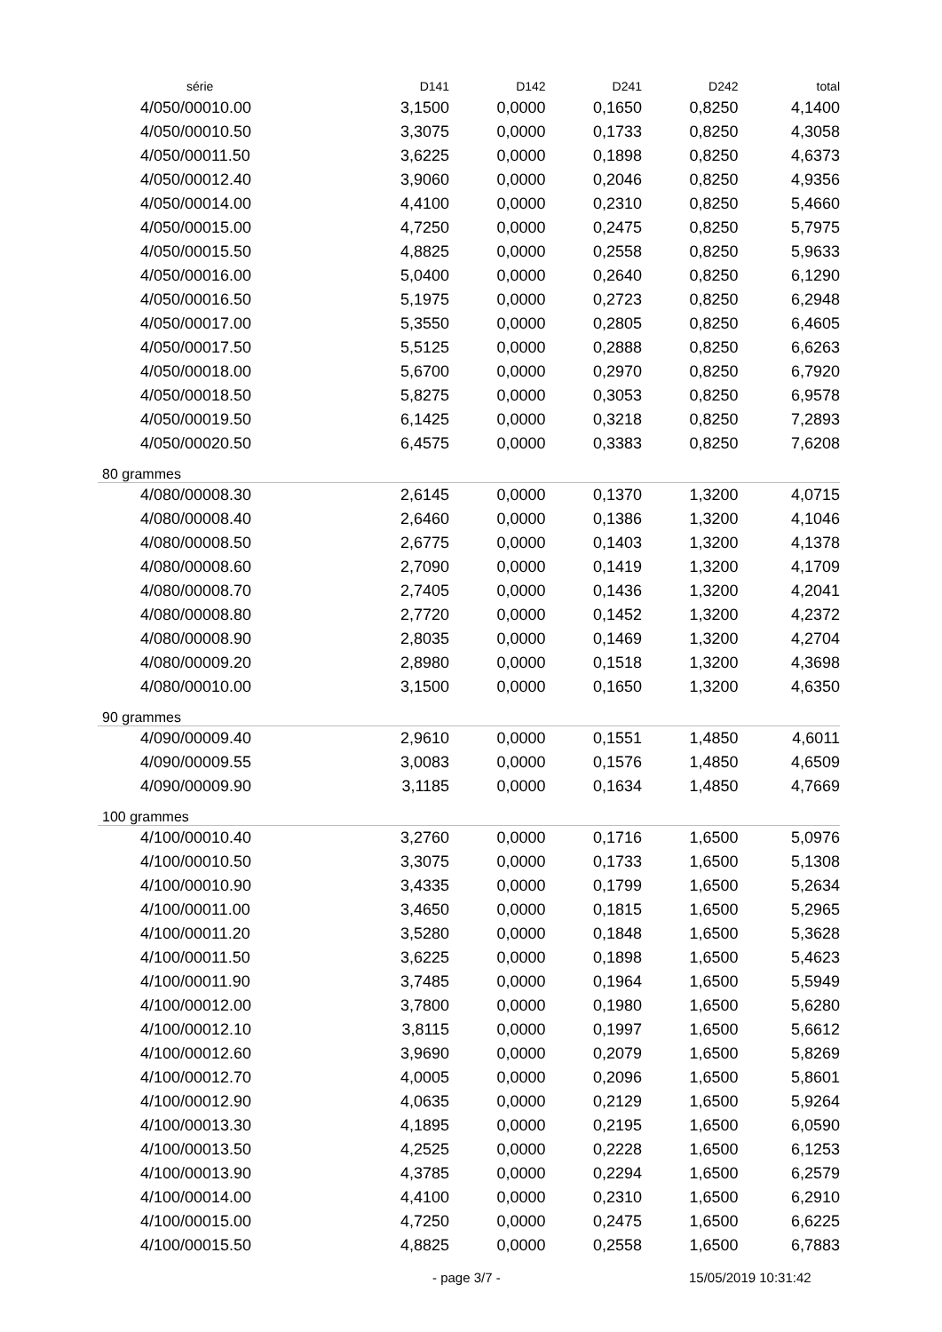| série | D141 | D142 | D241 | D242 | total |
| --- | --- | --- | --- | --- | --- |
| 4/050/00010.00 | 3,1500 | 0,0000 | 0,1650 | 0,8250 | 4,1400 |
| 4/050/00010.50 | 3,3075 | 0,0000 | 0,1733 | 0,8250 | 4,3058 |
| 4/050/00011.50 | 3,6225 | 0,0000 | 0,1898 | 0,8250 | 4,6373 |
| 4/050/00012.40 | 3,9060 | 0,0000 | 0,2046 | 0,8250 | 4,9356 |
| 4/050/00014.00 | 4,4100 | 0,0000 | 0,2310 | 0,8250 | 5,4660 |
| 4/050/00015.00 | 4,7250 | 0,0000 | 0,2475 | 0,8250 | 5,7975 |
| 4/050/00015.50 | 4,8825 | 0,0000 | 0,2558 | 0,8250 | 5,9633 |
| 4/050/00016.00 | 5,0400 | 0,0000 | 0,2640 | 0,8250 | 6,1290 |
| 4/050/00016.50 | 5,1975 | 0,0000 | 0,2723 | 0,8250 | 6,2948 |
| 4/050/00017.00 | 5,3550 | 0,0000 | 0,2805 | 0,8250 | 6,4605 |
| 4/050/00017.50 | 5,5125 | 0,0000 | 0,2888 | 0,8250 | 6,6263 |
| 4/050/00018.00 | 5,6700 | 0,0000 | 0,2970 | 0,8250 | 6,7920 |
| 4/050/00018.50 | 5,8275 | 0,0000 | 0,3053 | 0,8250 | 6,9578 |
| 4/050/00019.50 | 6,1425 | 0,0000 | 0,3218 | 0,8250 | 7,2893 |
| 4/050/00020.50 | 6,4575 | 0,0000 | 0,3383 | 0,8250 | 7,6208 |
| 80 grammes | | | | | |
| 4/080/00008.30 | 2,6145 | 0,0000 | 0,1370 | 1,3200 | 4,0715 |
| 4/080/00008.40 | 2,6460 | 0,0000 | 0,1386 | 1,3200 | 4,1046 |
| 4/080/00008.50 | 2,6775 | 0,0000 | 0,1403 | 1,3200 | 4,1378 |
| 4/080/00008.60 | 2,7090 | 0,0000 | 0,1419 | 1,3200 | 4,1709 |
| 4/080/00008.70 | 2,7405 | 0,0000 | 0,1436 | 1,3200 | 4,2041 |
| 4/080/00008.80 | 2,7720 | 0,0000 | 0,1452 | 1,3200 | 4,2372 |
| 4/080/00008.90 | 2,8035 | 0,0000 | 0,1469 | 1,3200 | 4,2704 |
| 4/080/00009.20 | 2,8980 | 0,0000 | 0,1518 | 1,3200 | 4,3698 |
| 4/080/00010.00 | 3,1500 | 0,0000 | 0,1650 | 1,3200 | 4,6350 |
| 90 grammes | | | | | |
| 4/090/00009.40 | 2,9610 | 0,0000 | 0,1551 | 1,4850 | 4,6011 |
| 4/090/00009.55 | 3,0083 | 0,0000 | 0,1576 | 1,4850 | 4,6509 |
| 4/090/00009.90 | 3,1185 | 0,0000 | 0,1634 | 1,4850 | 4,7669 |
| 100 grammes | | | | | |
| 4/100/00010.40 | 3,2760 | 0,0000 | 0,1716 | 1,6500 | 5,0976 |
| 4/100/00010.50 | 3,3075 | 0,0000 | 0,1733 | 1,6500 | 5,1308 |
| 4/100/00010.90 | 3,4335 | 0,0000 | 0,1799 | 1,6500 | 5,2634 |
| 4/100/00011.00 | 3,4650 | 0,0000 | 0,1815 | 1,6500 | 5,2965 |
| 4/100/00011.20 | 3,5280 | 0,0000 | 0,1848 | 1,6500 | 5,3628 |
| 4/100/00011.50 | 3,6225 | 0,0000 | 0,1898 | 1,6500 | 5,4623 |
| 4/100/00011.90 | 3,7485 | 0,0000 | 0,1964 | 1,6500 | 5,5949 |
| 4/100/00012.00 | 3,7800 | 0,0000 | 0,1980 | 1,6500 | 5,6280 |
| 4/100/00012.10 | 3,8115 | 0,0000 | 0,1997 | 1,6500 | 5,6612 |
| 4/100/00012.60 | 3,9690 | 0,0000 | 0,2079 | 1,6500 | 5,8269 |
| 4/100/00012.70 | 4,0005 | 0,0000 | 0,2096 | 1,6500 | 5,8601 |
| 4/100/00012.90 | 4,0635 | 0,0000 | 0,2129 | 1,6500 | 5,9264 |
| 4/100/00013.30 | 4,1895 | 0,0000 | 0,2195 | 1,6500 | 6,0590 |
| 4/100/00013.50 | 4,2525 | 0,0000 | 0,2228 | 1,6500 | 6,1253 |
| 4/100/00013.90 | 4,3785 | 0,0000 | 0,2294 | 1,6500 | 6,2579 |
| 4/100/00014.00 | 4,4100 | 0,0000 | 0,2310 | 1,6500 | 6,2910 |
| 4/100/00015.00 | 4,7250 | 0,0000 | 0,2475 | 1,6500 | 6,6225 |
| 4/100/00015.50 | 4,8825 | 0,0000 | 0,2558 | 1,6500 | 6,7883 |
- page 3/7 - 15/05/2019 10:31:42